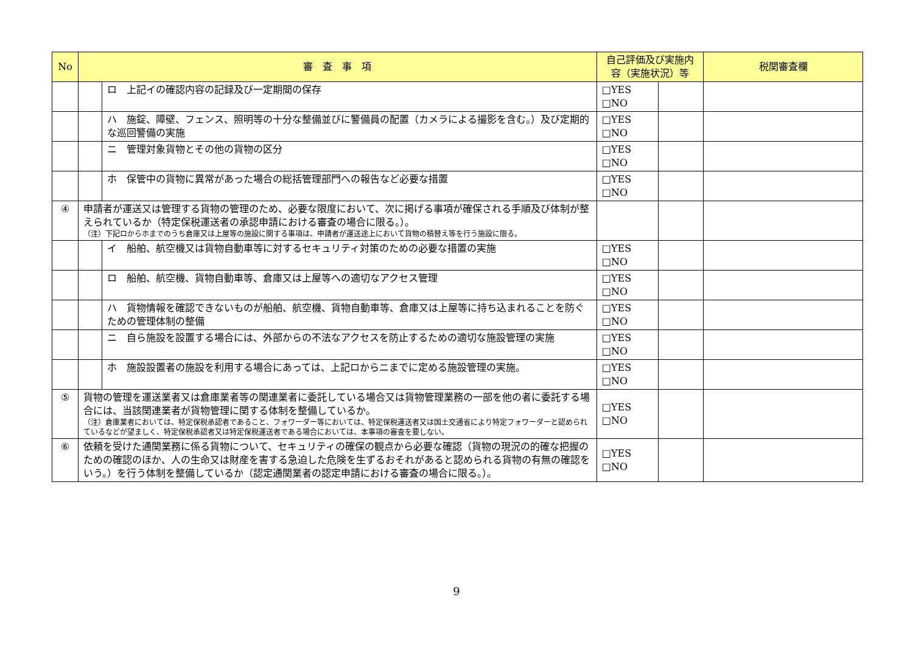| No | 審 査 事 項 | | 自己評価及び実施内容（実施状況）等 | | 税関審査欄 |
| --- | --- | --- | --- | --- | --- |
| | | ロ 上記イの確認内容の記録及び一定期間の保存 | □YES □NO | | |
| | | ハ 施錠、障壁、フェンス、照明等の十分な整備並びに警備員の配置（カメラによる撮影を含む。）及び定期的な巡回警備の実施 | □YES □NO | | |
| | | ニ 管理対象貨物とその他の貨物の区分 | □YES □NO | | |
| | | ホ 保管中の貨物に異常があった場合の総括管理部門への報告など必要な措置 | □YES □NO | | |
| ④ | 申請者が運送又は管理する貨物の管理のため、必要な限度において、次に掲げる事項が確保される手順及び体制が整えられているか（特定保税運送者の承認申請における審査の場合に限る。）。 （注）下記ロからホまでのうち倉庫又は上屋等の施設に関する事項は、申請者が運送途上において貨物の積替え等を行う施設に限る。 | | | | |
| | | イ 船舶、航空機又は貨物自動車等に対するセキュリティ対策のための必要な措置の実施 | □YES □NO | | |
| | | ロ 船舶、航空機、貨物自動車等、倉庫又は上屋等への適切なアクセス管理 | □YES □NO | | |
| | | ハ 貨物情報を確認できないものが船舶、航空機、貨物自動車等、倉庫又は上屋等に持ち込まれることを防ぐための管理体制の整備 | □YES □NO | | |
| | | ニ 自ら施設を設置する場合には、外部からの不法なアクセスを防止するための適切な施設管理の実施 | □YES □NO | | |
| | | ホ 施設設置者の施設を利用する場合にあっては、上記ロからニまでに定める施設管理の実施。 | □YES □NO | | |
| ⑤ | 貨物の管理を運送業者又は倉庫業者等の関連業者に委託している場合又は貨物管理業務の一部を他の者に委託する場合には、当該関連業者が貨物管理に関する体制を整備しているか。 （注）倉庫業者においては、特定保税承認者であること、フォワーダー等においては、特定保税運送者又は国土交通省により特定フォワーダーと認められているなどが望ましく、特定保税承認者又は特定保税運送者である場合においては、本事項の審査を要しない。 | | □YES □NO | | |
| ⑥ | 依頼を受けた通関業務に係る貨物について、セキュリティの確保の観点から必要な確認（貨物の現況の的確な把握のための確認のほか、人の生命又は財産を害する急迫した危険を生ずるおそれがあると認められる貨物の有無の確認をいう。）を行う体制を整備しているか（認定通関業者の認定申請における審査の場合に限る。）。 | | □YES □NO | | |
9